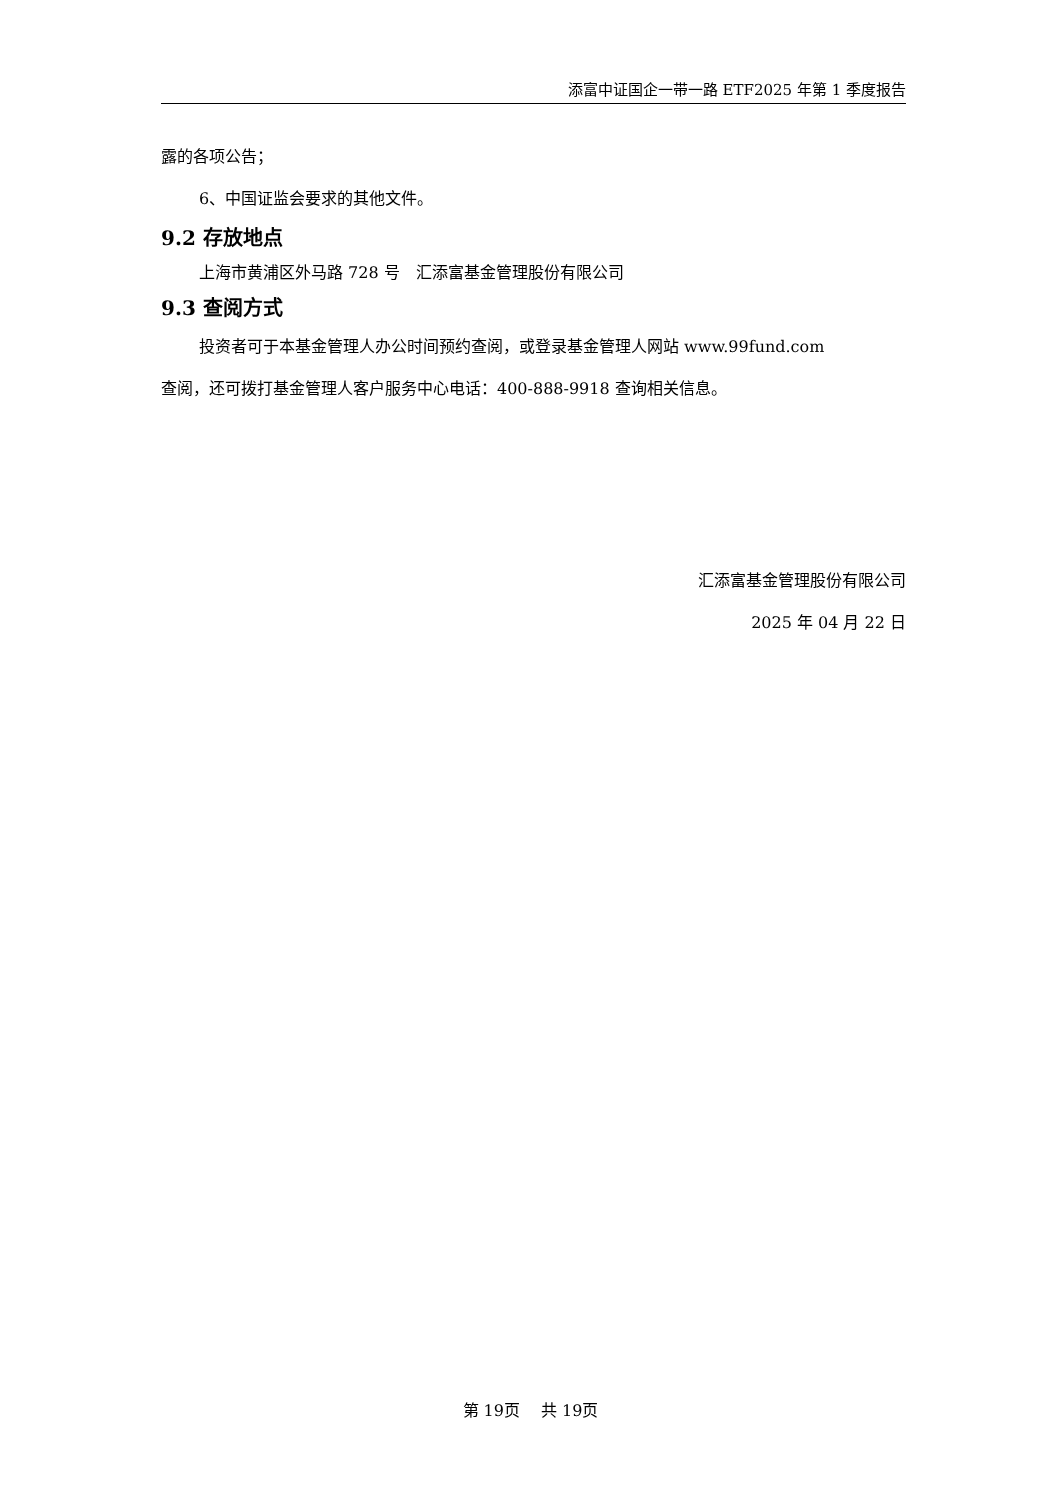添富中证国企一带一路 ETF2025 年第 1 季度报告
露的各项公告；
6、中国证监会要求的其他文件。
9.2 存放地点
上海市黄浦区外马路 728 号　汇添富基金管理股份有限公司
9.3 查阅方式
投资者可于本基金管理人办公时间预约查阅，或登录基金管理人网站 www.99fund.com
查阅，还可拨打基金管理人客户服务中心电话：400-888-9918 查询相关信息。
汇添富基金管理股份有限公司
2025 年 04 月 22 日
第 19页　 共 19页